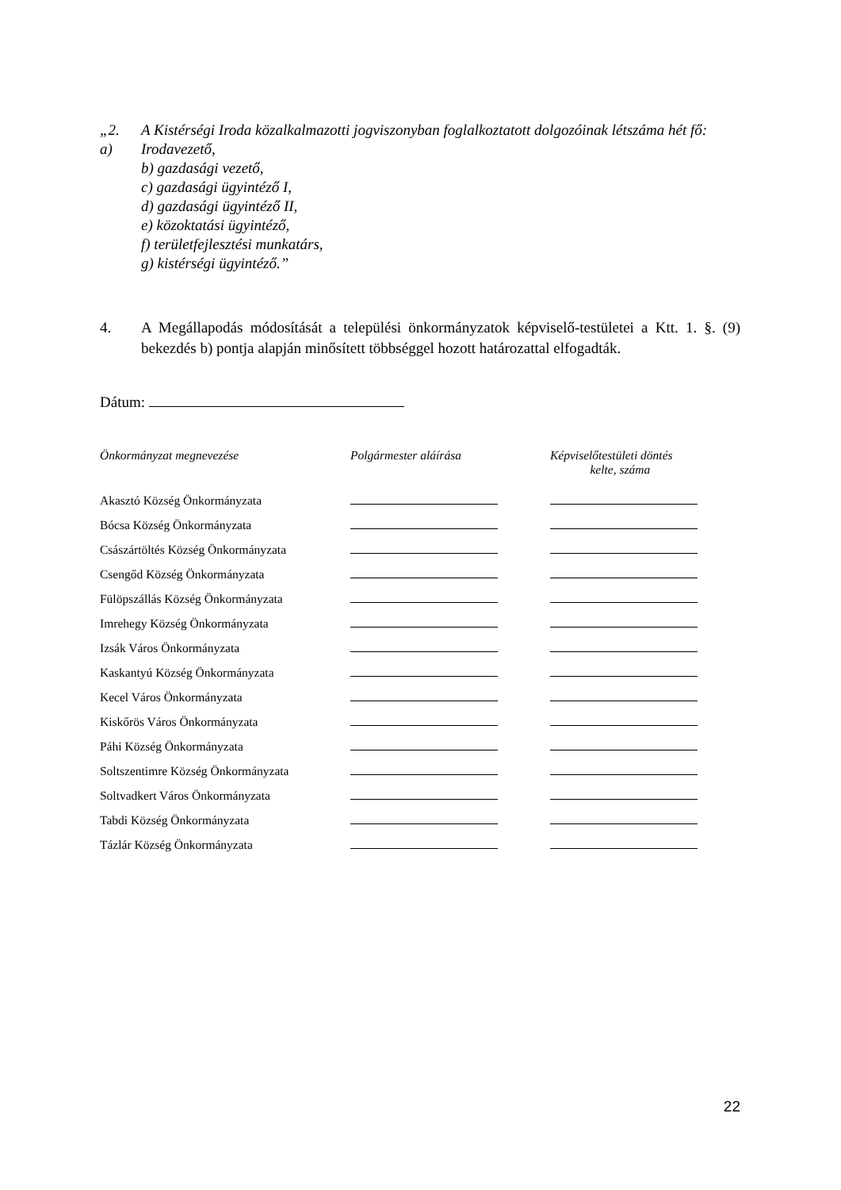„2. A Kistérségi Iroda közalkalmazotti jogviszonyban foglalkoztatott dolgozóinak létszáma hét fő:
a) Irodavezető,
b) gazdasági vezető,
c) gazdasági ügyintéző I,
d) gazdasági ügyintéző II,
e) közoktatási ügyintéző,
f) területfejlesztési munkatárs,
g) kistérségi ügyintéző.”
4. A Megállapodás módosítását a települési önkormányzatok képviselő-testületei a Ktt. 1. §. (9) bekezdés b) pontja alapján minősített többséggel hozott határozattal elfogadták.
Dátum:
| Önkormányzat megnevezése | Polgármester aláírása | Képviselőtestületi döntés kelte, száma |
| --- | --- | --- |
| Akasztó Község Önkormányzata | | |
| Bócsa Község Önkormányzata | | |
| Császártöltés Község Önkormányzata | | |
| Csengőd Község Önkormányzata | | |
| Fülöpszállás Község Önkormányzata | | |
| Imrehegy Község Önkormányzata | | |
| Izsák Város Önkormányzata | | |
| Kaskantyú Község Önkormányzata | | |
| Kecel Város Önkormányzata | | |
| Kiskőrös Város Önkormányzata | | |
| Páhi Község Önkormányzata | | |
| Soltszentimre Község Önkormányzata | | |
| Soltvadkert Város Önkormányzata | | |
| Tabdi Község Önkormányzata | | |
| Tázlár Község Önkormányzata | | |
22